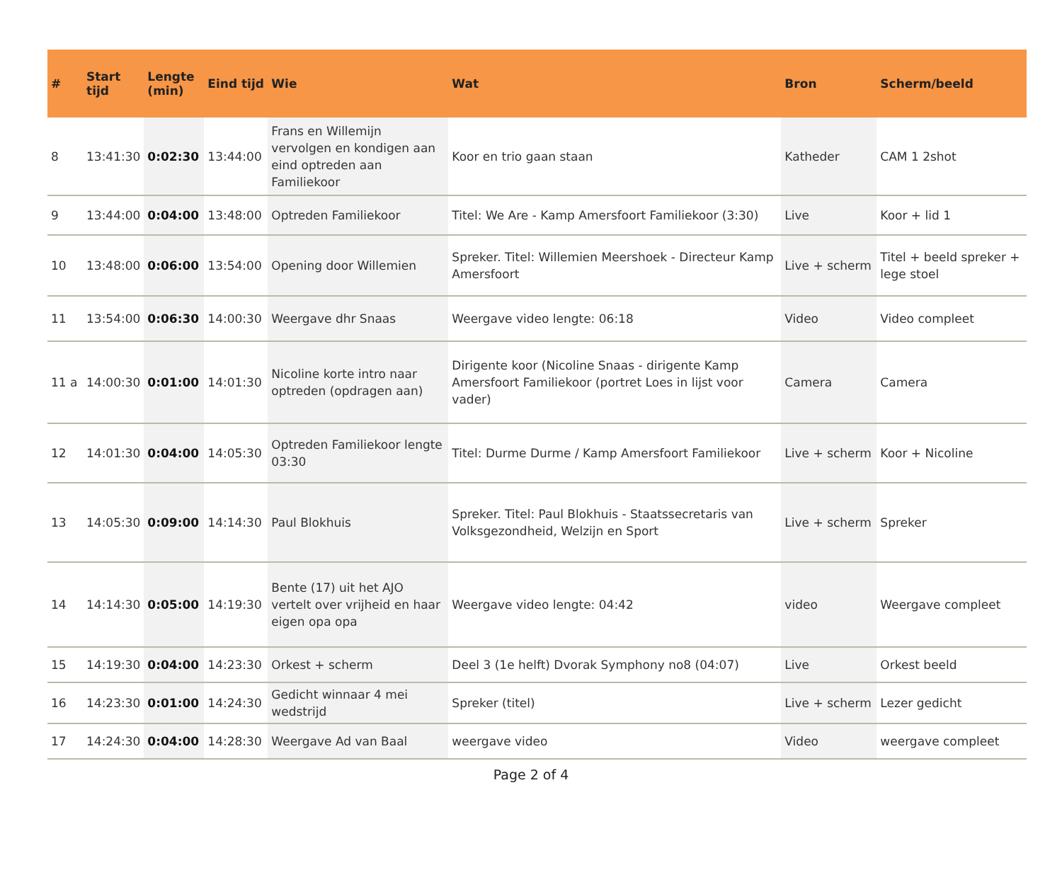| # | Start tijd | Lengte (min) | Eind tijd | Wie | Wat | Bron | Scherm/beeld |
| --- | --- | --- | --- | --- | --- | --- | --- |
| 8 | 13:41:30 | 0:02:30 | 13:44:00 | Frans en Willemijn vervolgen en kondigen aan eind optreden aan Familiekoor | Koor en trio gaan staan | Katheder | CAM 1 2shot |
| 9 | 13:44:00 | 0:04:00 | 13:48:00 | Optreden Familiekoor | Titel: We Are - Kamp Amersfoort Familiekoor (3:30) | Live | Koor + lid 1 |
| 10 | 13:48:00 | 0:06:00 | 13:54:00 | Opening door Willemien | Spreker. Titel: Willemien Meershoek - Directeur Kamp Amersfoort | Live + scherm | Titel + beeld spreker + lege stoel |
| 11 | 13:54:00 | 0:06:30 | 14:00:30 | Weergave dhr Snaas | Weergave video lengte: 06:18 | Video | Video compleet |
| 11 a | 14:00:30 | 0:01:00 | 14:01:30 | Nicoline korte intro naar optreden (opdragen aan) | Dirigente koor (Nicoline Snaas - dirigente Kamp Amersfoort Familiekoor (portret Loes in lijst voor vader) | Camera | Camera |
| 12 | 14:01:30 | 0:04:00 | 14:05:30 | Optreden Familiekoor lengte 03:30 | Titel: Durme Durme / Kamp Amersfoort Familiekoor | Live + scherm | Koor + Nicoline |
| 13 | 14:05:30 | 0:09:00 | 14:14:30 | Paul Blokhuis | Spreker. Titel: Paul Blokhuis - Staatssecretaris van Volksgezondheid, Welzijn en Sport | Live + scherm | Spreker |
| 14 | 14:14:30 | 0:05:00 | 14:19:30 | Bente (17) uit het AJO vertelt over vrijheid en haar eigen opa opa | Weergave video lengte: 04:42 | video | Weergave compleet |
| 15 | 14:19:30 | 0:04:00 | 14:23:30 | Orkest + scherm | Deel 3 (1e helft) Dvorak Symphony no8 (04:07) | Live | Orkest beeld |
| 16 | 14:23:30 | 0:01:00 | 14:24:30 | Gedicht winnaar 4 mei wedstrijd | Spreker (titel) | Live + scherm | Lezer gedicht |
| 17 | 14:24:30 | 0:04:00 | 14:28:30 | Weergave Ad van Baal | weergave video | Video | weergave compleet |
Page 2 of 4